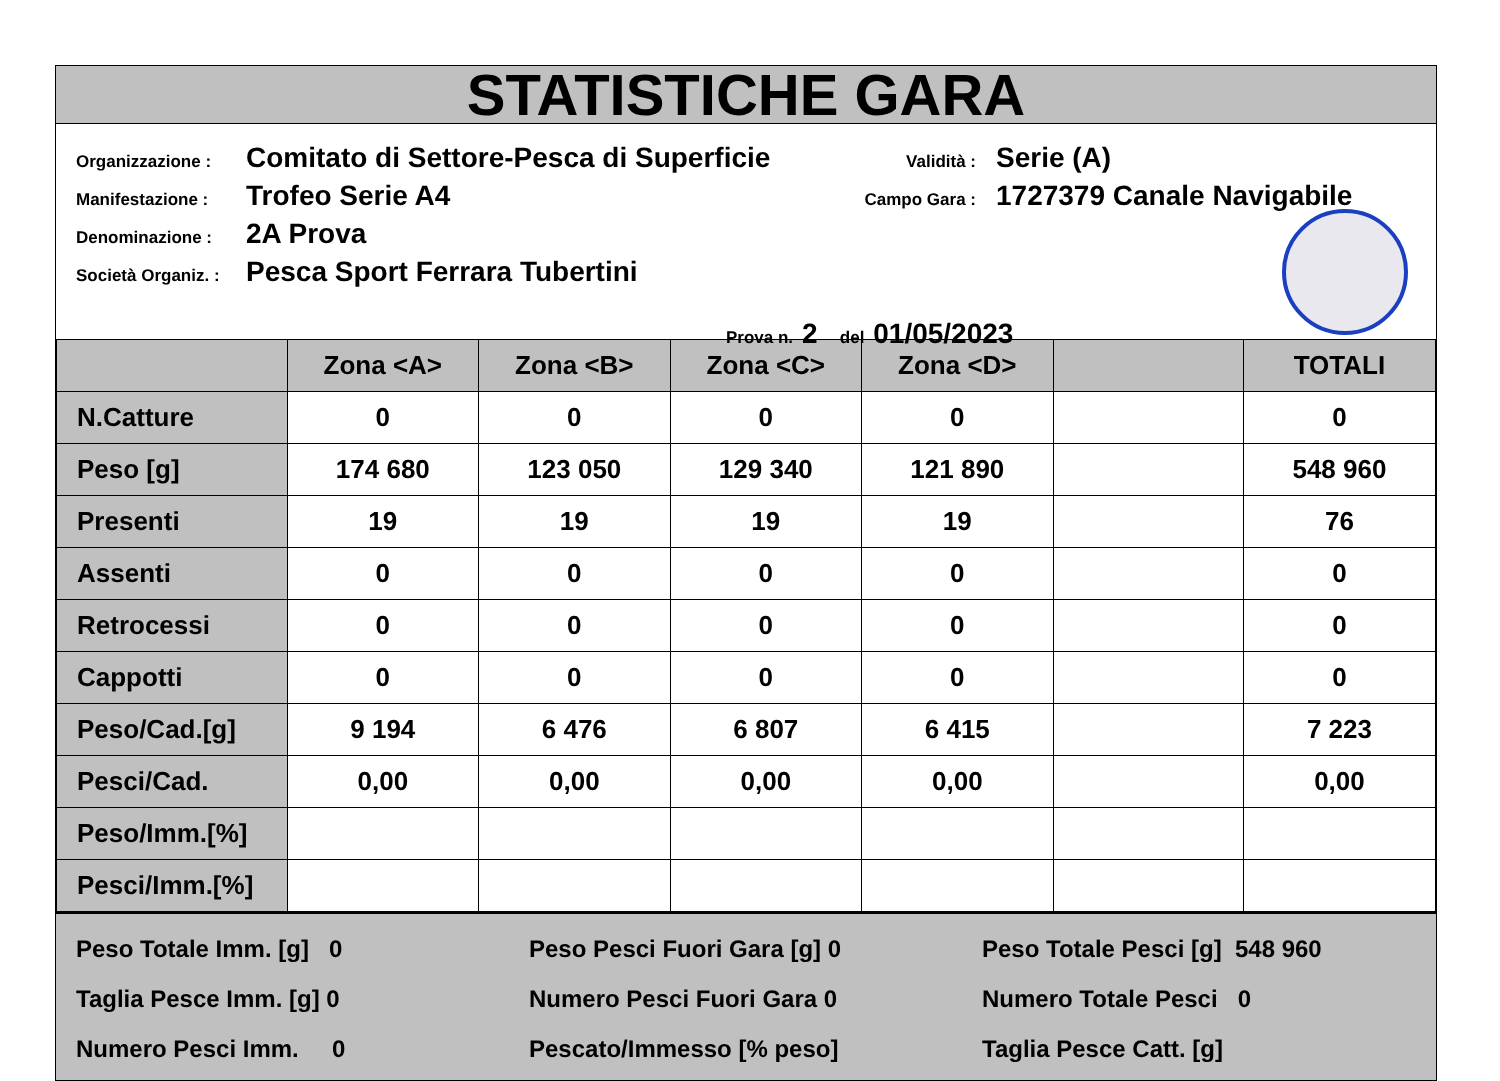STATISTICHE GARA
Organizzazione : Comitato di Settore-Pesca di Superficie
Manifestazione : Trofeo Serie A4
Denominazione : 2A Prova
Società Organiz. : Pesca Sport Ferrara Tubertini
Validità : Serie (A)
Campo Gara : 1727379 Canale Navigabile
Prova n. 2 del 01/05/2023
| | Zona <A> | Zona <B> | Zona <C> | Zona <D> | | TOTALI |
| --- | --- | --- | --- | --- | --- | --- |
| N.Catture | 0 | 0 | 0 | 0 | | 0 |
| Peso [g] | 174 680 | 123 050 | 129 340 | 121 890 | | 548 960 |
| Presenti | 19 | 19 | 19 | 19 | | 76 |
| Assenti | 0 | 0 | 0 | 0 | | 0 |
| Retrocessi | 0 | 0 | 0 | 0 | | 0 |
| Cappotti | 0 | 0 | 0 | 0 | | 0 |
| Peso/Cad.[g] | 9 194 | 6 476 | 6 807 | 6 415 | | 7 223 |
| Pesci/Cad. | 0,00 | 0,00 | 0,00 | 0,00 | | 0,00 |
| Peso/Imm.[%] | | | | | | |
| Pesci/Imm.[%] | | | | | | |
Peso Totale Imm. [g] 0
Peso Pesci Fuori Gara [g] 0
Peso Totale Pesci [g] 548 960
Taglia Pesce Imm. [g] 0
Numero Pesci Fuori Gara 0
Numero Totale Pesci 0
Numero Pesci Imm. 0
Pescato/Immesso [% peso]
Taglia Pesce Catt. [g]